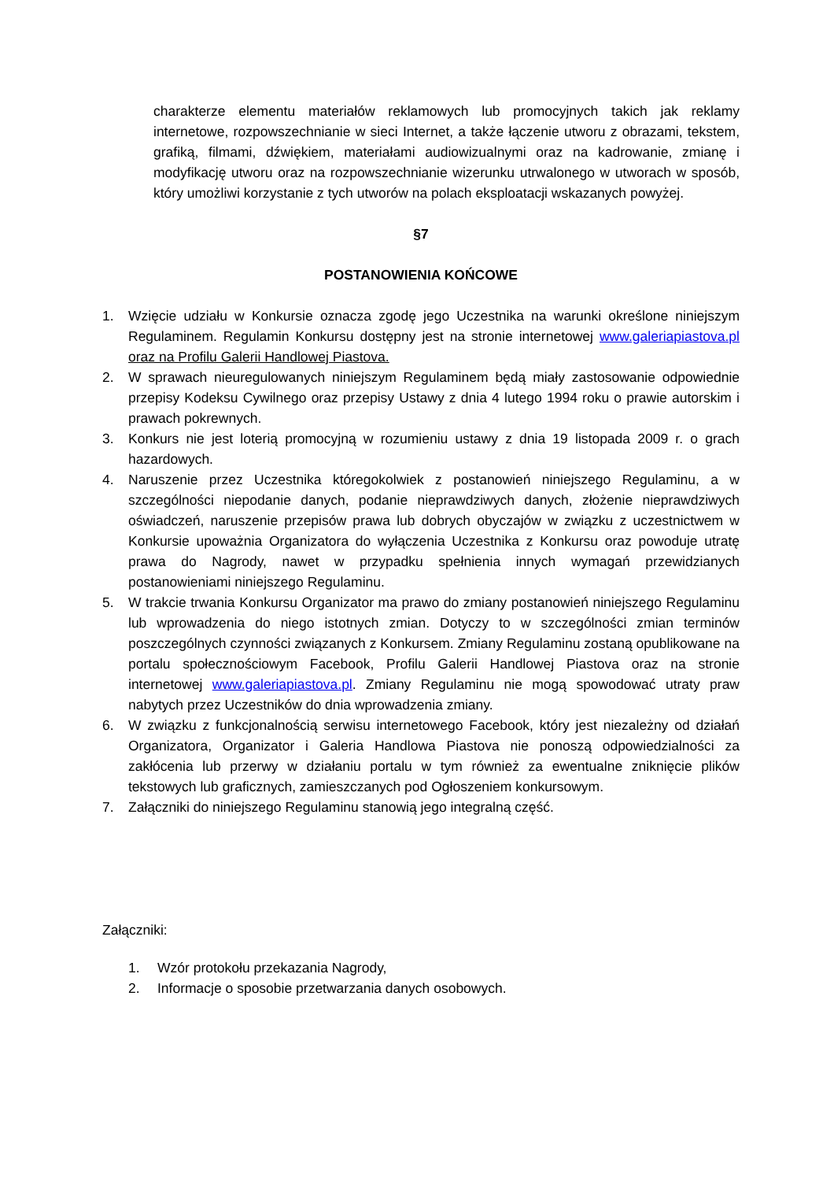charakterze elementu materiałów reklamowych lub promocyjnych takich jak reklamy internetowe, rozpowszechnianie w sieci Internet, a także łączenie utworu z obrazami, tekstem, grafiką, filmami, dźwiękiem, materiałami audiowizualnymi oraz na kadrowanie, zmianę i modyfikację utworu oraz na rozpowszechnianie wizerunku utrwalonego w utworach w sposób, który umożliwi korzystanie z tych utworów na polach eksploatacji wskazanych powyżej.
§7
POSTANOWIENIA KOŃCOWE
1. Wzięcie udziału w Konkursie oznacza zgodę jego Uczestnika na warunki określone niniejszym Regulaminem. Regulamin Konkursu dostępny jest na stronie internetowej www.galeriapiastova.pl oraz na Profilu Galerii Handlowej Piastova.
2. W sprawach nieuregulowanych niniejszym Regulaminem będą miały zastosowanie odpowiednie przepisy Kodeksu Cywilnego oraz przepisy Ustawy z dnia 4 lutego 1994 roku o prawie autorskim i prawach pokrewnych.
3. Konkurs nie jest loterią promocyjną w rozumieniu ustawy z dnia 19 listopada 2009 r. o grach hazardowych.
4. Naruszenie przez Uczestnika któregokolwiek z postanowień niniejszego Regulaminu, a w szczególności niepodanie danych, podanie nieprawdziwych danych, złożenie nieprawdziwych oświadczeń, naruszenie przepisów prawa lub dobrych obyczajów w związku z uczestnictwem w Konkursie upoważnia Organizatora do wyłączenia Uczestnika z Konkursu oraz powoduje utratę prawa do Nagrody, nawet w przypadku spełnienia innych wymagań przewidzianych postanowieniami niniejszego Regulaminu.
5. W trakcie trwania Konkursu Organizator ma prawo do zmiany postanowień niniejszego Regulaminu lub wprowadzenia do niego istotnych zmian. Dotyczy to w szczególności zmian terminów poszczególnych czynności związanych z Konkursem. Zmiany Regulaminu zostaną opublikowane na portalu społecznościowym Facebook, Profilu Galerii Handlowej Piastova oraz na stronie internetowej www.galeriapiastova.pl. Zmiany Regulaminu nie mogą spowodować utraty praw nabytych przez Uczestników do dnia wprowadzenia zmiany.
6. W związku z funkcjonalnością serwisu internetowego Facebook, który jest niezależny od działań Organizatora, Organizator i Galeria Handlowa Piastova nie ponoszą odpowiedzialności za zakłócenia lub przerwy w działaniu portalu w tym również za ewentualne zniknięcie plików tekstowych lub graficznych, zamieszczanych pod Ogłoszeniem konkursowym.
7. Załączniki do niniejszego Regulaminu stanowią jego integralną część.
Załączniki:
1. Wzór protokołu przekazania Nagrody,
2. Informacje o sposobie przetwarzania danych osobowych.